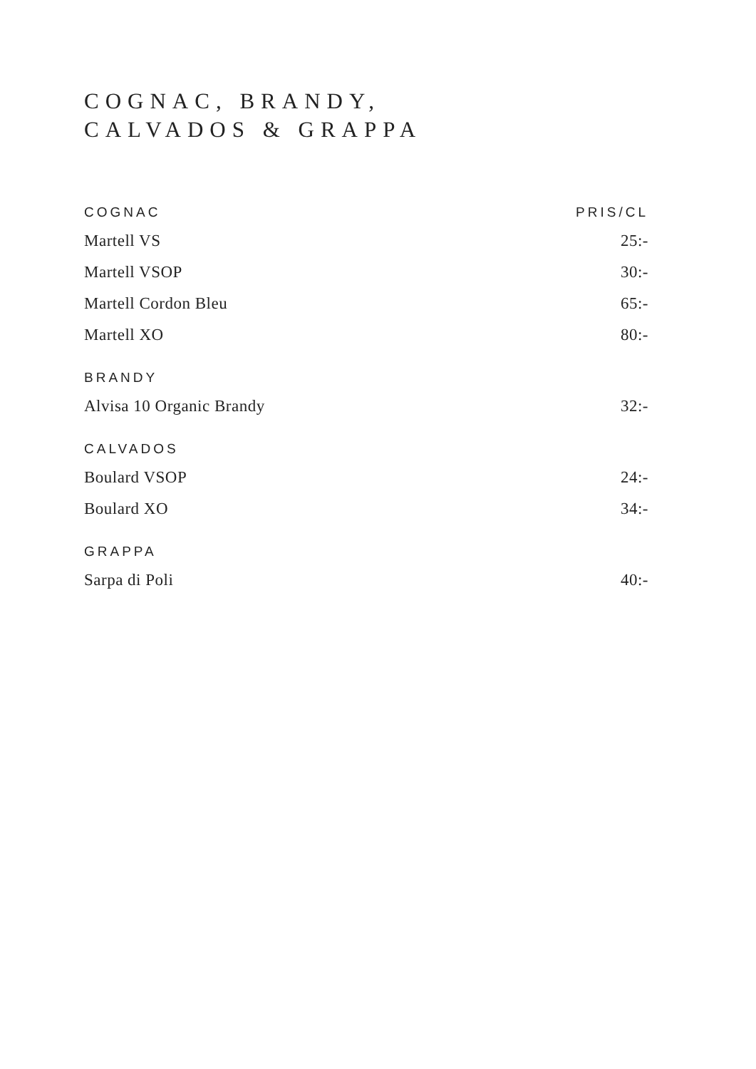COGNAC, BRANDY,
CALVADOS & GRAPPA
| COGNAC | PRIS/CL |
| --- | --- |
| Martell VS | 25:- |
| Martell VSOP | 30:- |
| Martell Cordon Bleu | 65:- |
| Martell XO | 80:- |
| BRANDY | |
| Alvisa 10 Organic Brandy | 32:- |
| CALVADOS | |
| Boulard VSOP | 24:- |
| Boulard XO | 34:- |
| GRAPPA | |
| Sarpa di Poli | 40:- |